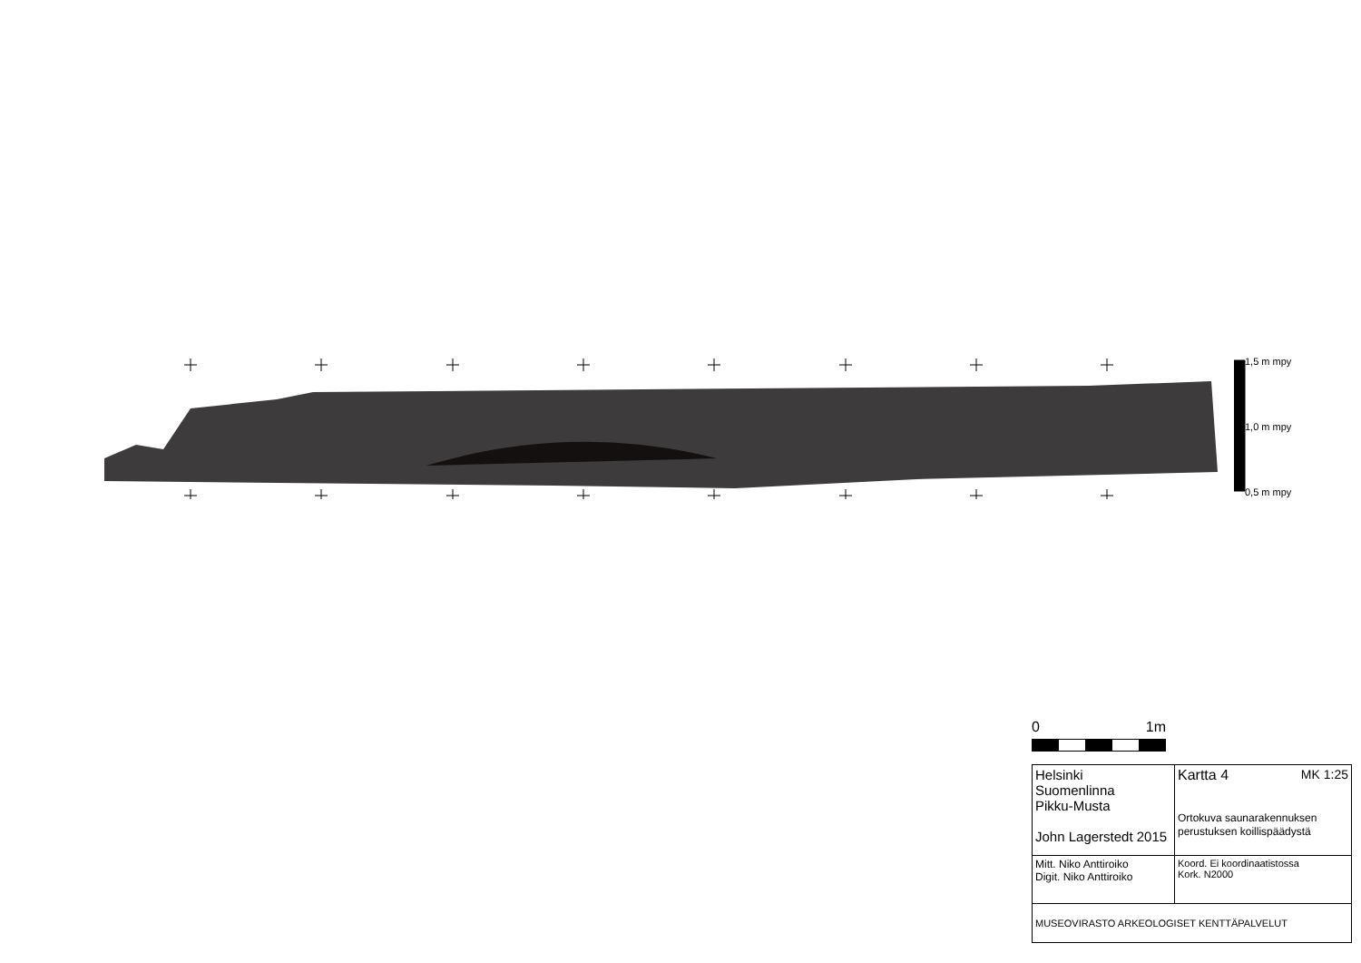1,5 m mpy
1,0 m mpy
0,5 m mpy
0 1m
| Helsinki Suomenlinna Pikku-Musta John Lagerstedt 2015 | Kartta 4 MK 1:25 Ortokuva saunarakennuksen perustuksen koillispäädystä |
| Mitt. Niko Anttiroiko Digit. Niko Anttiroiko | Koord. Ei koordinaatistossa Kork. N2000 |
| MUSEOVIRASTO ARKEOLOGISET KENTTÄPALVELUT | |